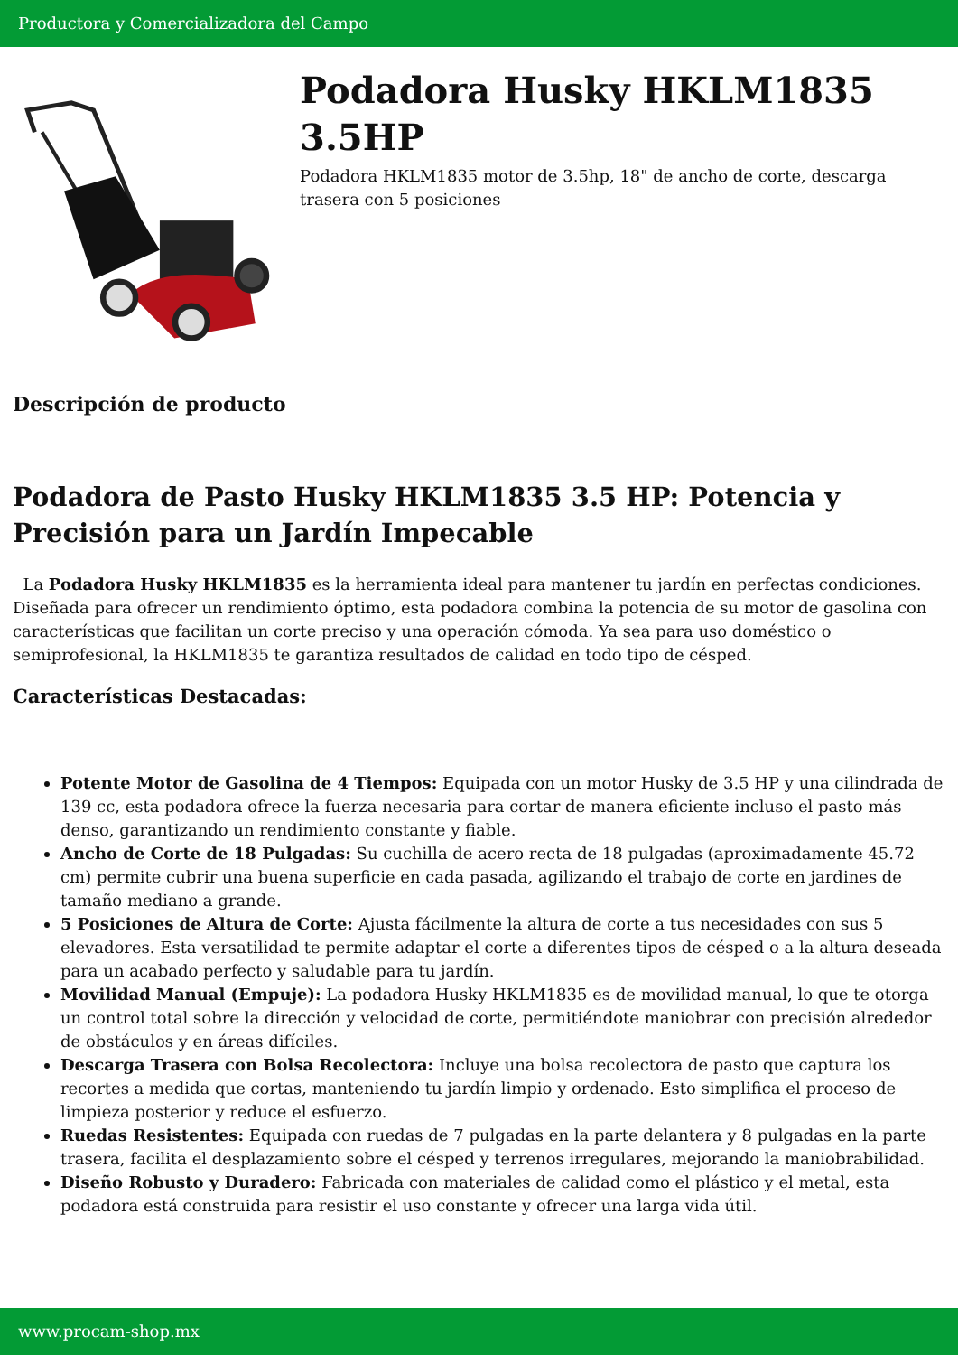Productora y Comercializadora del Campo
Podadora Husky HKLM1835 3.5HP
Podadora HKLM1835 motor de 3.5hp, 18" de ancho de corte, descarga trasera con 5 posiciones
Descripción de producto
Podadora de Pasto Husky HKLM1835 3.5 HP: Potencia y Precisión para un Jardín Impecable
La Podadora Husky HKLM1835 es la herramienta ideal para mantener tu jardín en perfectas condiciones. Diseñada para ofrecer un rendimiento óptimo, esta podadora combina la potencia de su motor de gasolina con características que facilitan un corte preciso y una operación cómoda. Ya sea para uso doméstico o semiprofesional, la HKLM1835 te garantiza resultados de calidad en todo tipo de césped.
Características Destacadas:
Potente Motor de Gasolina de 4 Tiempos: Equipada con un motor Husky de 3.5 HP y una cilindrada de 139 cc, esta podadora ofrece la fuerza necesaria para cortar de manera eficiente incluso el pasto más denso, garantizando un rendimiento constante y fiable.
Ancho de Corte de 18 Pulgadas: Su cuchilla de acero recta de 18 pulgadas (aproximadamente 45.72 cm) permite cubrir una buena superficie en cada pasada, agilizando el trabajo de corte en jardines de tamaño mediano a grande.
5 Posiciones de Altura de Corte: Ajusta fácilmente la altura de corte a tus necesidades con sus 5 elevadores. Esta versatilidad te permite adaptar el corte a diferentes tipos de césped o a la altura deseada para un acabado perfecto y saludable para tu jardín.
Movilidad Manual (Empuje): La podadora Husky HKLM1835 es de movilidad manual, lo que te otorga un control total sobre la dirección y velocidad de corte, permitiéndote maniobrar con precisión alrededor de obstáculos y en áreas difíciles.
Descarga Trasera con Bolsa Recolectora: Incluye una bolsa recolectora de pasto que captura los recortes a medida que cortas, manteniendo tu jardín limpio y ordenado. Esto simplifica el proceso de limpieza posterior y reduce el esfuerzo.
Ruedas Resistentes: Equipada con ruedas de 7 pulgadas en la parte delantera y 8 pulgadas en la parte trasera, facilita el desplazamiento sobre el césped y terrenos irregulares, mejorando la maniobrabilidad.
Diseño Robusto y Duradero: Fabricada con materiales de calidad como el plástico y el metal, esta podadora está construida para resistir el uso constante y ofrecer una larga vida útil.
www.procam-shop.mx